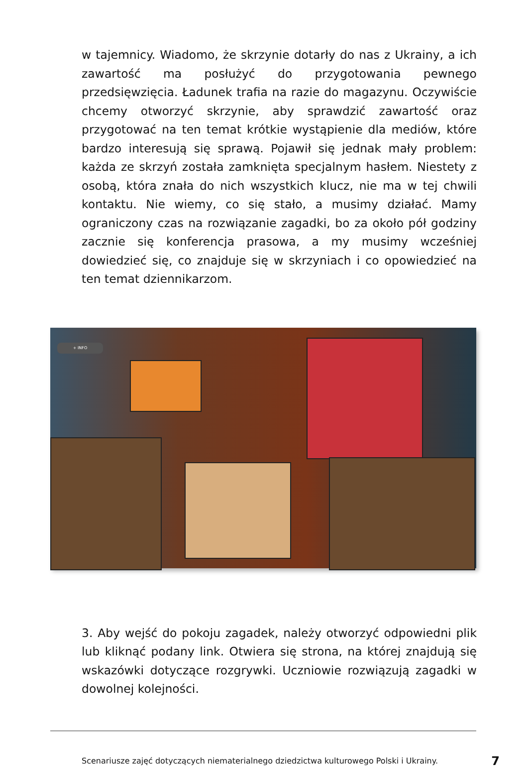w tajemnicy. Wiadomo, że skrzynie dotarły do nas z Ukrainy, a ich zawartość ma posłużyć do przygotowania pewnego przedsięwzięcia. Ładunek trafia na razie do magazynu. Oczywiście chcemy otworzyć skrzynie, aby sprawdzić zawartość oraz przygotować na ten temat krótkie wystąpienie dla mediów, które bardzo interesują się sprawą. Pojawił się jednak mały problem: każda ze skrzyń została zamknięta specjalnym hasłem. Niestety z osobą, która znała do nich wszystkich klucz, nie ma w tej chwili kontaktu. Nie wiemy, co się stało, a musimy działać. Mamy ograniczony czas na rozwiązanie zagadki, bo za około pół godziny zacznie się konferencja prasowa, a my musimy wcześniej dowiedzieć się, co znajduje się w skrzyniach i co opowiedzieć na ten temat dziennikarzom.
+ INFO
3. Aby wejść do pokoju zagadek, należy otworzyć odpowiedni plik lub kliknąć podany link. Otwiera się strona, na której znajdują się wskazówki dotyczące rozgrywki. Uczniowie rozwiązują zagadki w dowolnej kolejności.
Scenariusze zajęć dotyczących niematerialnego dziedzictwa kulturowego Polski i Ukrainy. 7